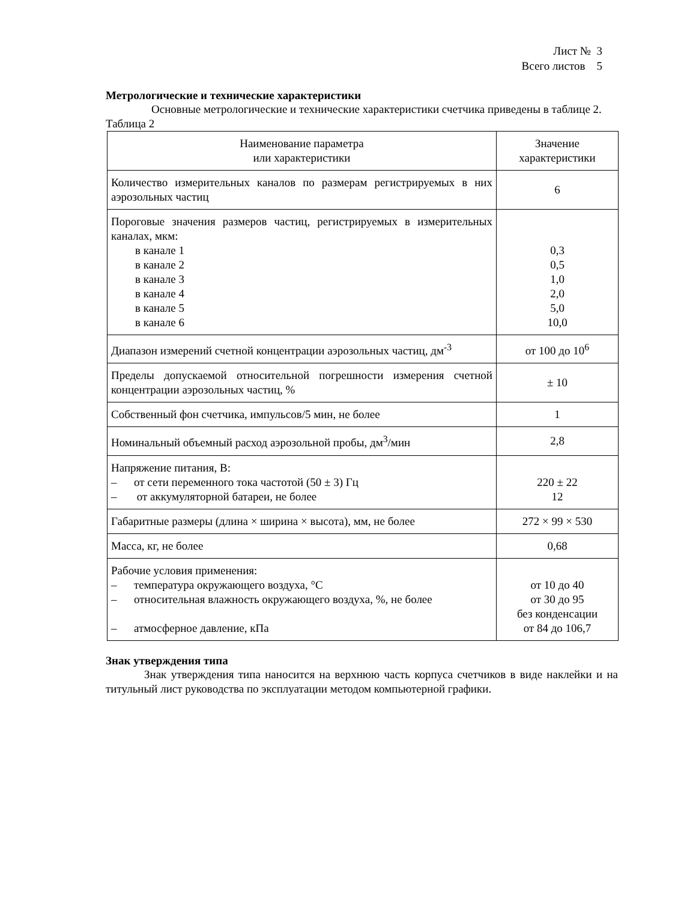Лист № 3
Всего листов 5
Метрологические и технические характеристики
Основные метрологические и технические характеристики счетчика приведены в таблице 2.
Таблица 2
| Наименование параметра или характеристики | Значение характеристики |
| --- | --- |
| Количество измерительных каналов по размерам регистрируемых в них аэрозольных частиц | 6 |
| Пороговые значения размеров частиц, регистрируемых в измерительных каналах, мкм: в канале 1 в канале 2 в канале 3 в канале 4 в канале 5 в канале 6 | 0,3 0,5 1,0 2,0 5,0 10,0 |
| Диапазон измерений счетной концентрации аэрозольных частиц, дм<sup>-3</sup> | от 100 до 10<sup>6</sup> |
| Пределы допускаемой относительной погрешности измерения счетной концентрации аэрозольных частиц, % | ± 10 |
| Собственный фон счетчика, импульсов/5 мин, не более | 1 |
| Номинальный объемный расход аэрозольной пробы, дм<sup>3</sup>/мин | 2,8 |
| Напряжение питания, В: – от сети переменного тока частотой (50 ± 3) Гц – от аккумуляторной батареи, не более | 220 ± 22 12 |
| Габаритные размеры (длина × ширина × высота), мм, не более | 272 × 99 × 530 |
| Масса, кг, не более | 0,68 |
| Рабочие условия применения: – температура окружающего воздуха, °С – относительная влажность окружающего воздуха, %, не более – атмосферное давление, кПа | от 10 до 40 от 30 до 95 без конденсации от 84 до 106,7 |
Знак утверждения типа
Знак утверждения типа наносится на верхнюю часть корпуса счетчиков в виде наклейки и на титульный лист руководства по эксплуатации методом компьютерной графики.